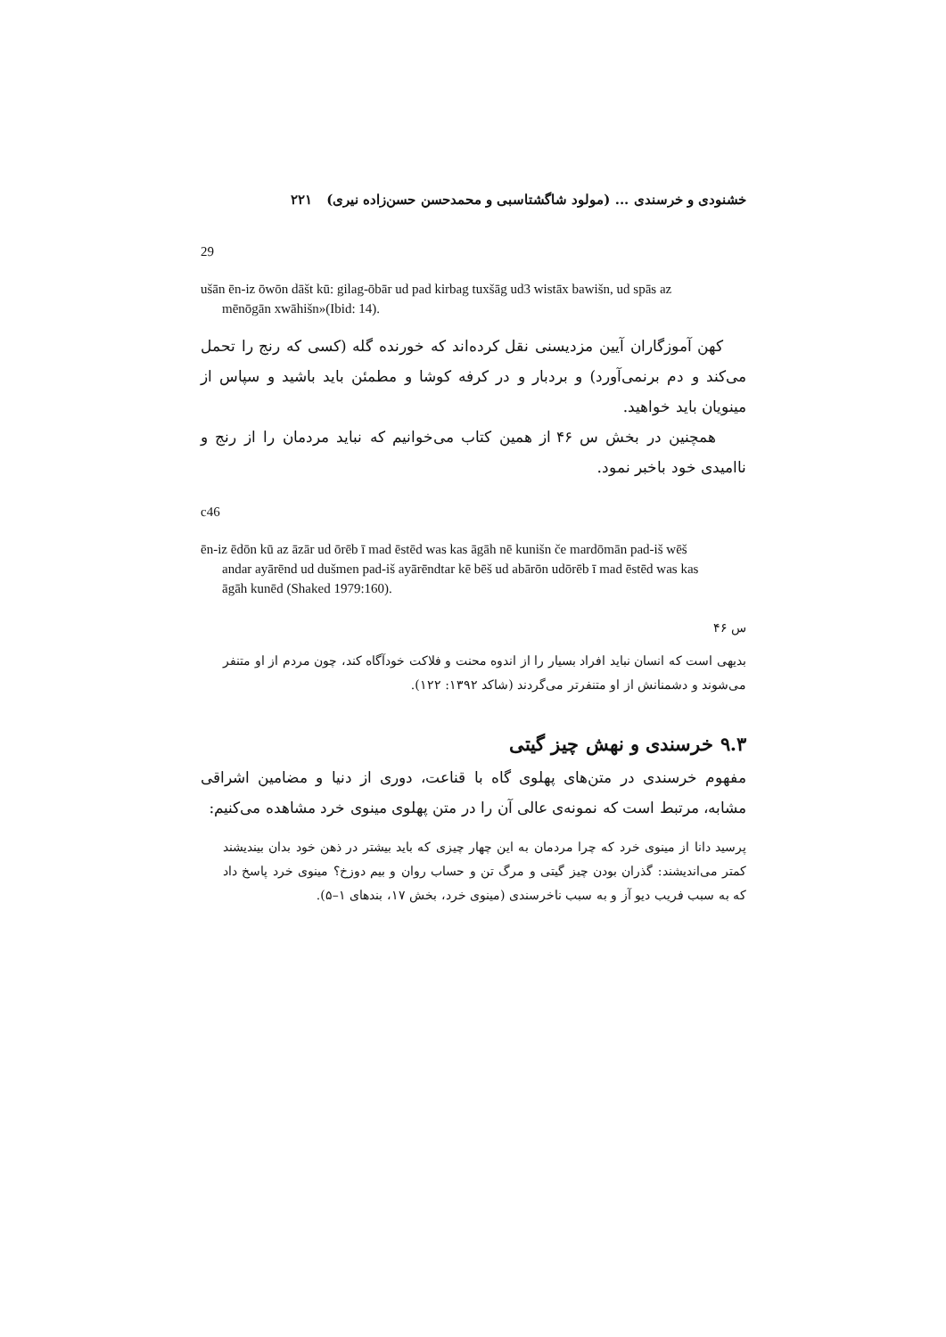خشنودی و خرسندی ... (مولود شاگشتاسبی و محمدحسن حسن‌زاده نیری) ۲۲۱
29
ušān ēn-iz ōwōn dāšt kū: gilag-ōbār ud pad kirbag tuxšāg ud3 wistāx bawišn, ud spās az
mēnōgān xwāhišn»(Ibid: 14).
کهن آموزگاران آیین مزدیسنی نقل کرده‌اند که خورنده گله (کسی که رنج را تحمل می‌کند و دم برنمی‌آورد) و بردبار و در کرفه کوشا و مطمئن باید باشید و سپاس از مینویان باید خواهید.
همچنین در بخش س ۴۶ از همین کتاب می‌خوانیم که نباید مردمان را از رنج و ناامیدی خود باخبر نمود.
c46
ēn-iz ēdōn kū az āzār ud ōrēb ī mad ēstēd was kas āgāh nē kunišn če mardōmān pad-iš wēš
andar ayārēnd ud dušmen pad-iš ayārēndtar kē bēš ud abārōn udōrēb ī mad ēstēd was kas
āgāh kunēd (Shaked 1979:160).
س ۴۶
بدیهی است که انسان نباید افراد بسیار را از اندوه محنت و فلاکت خودآگاه کند، چون مردم از او متنفر می‌شوند و دشمنانش از او متنفرتر می‌گردند (شاکد ۱۳۹۲: ۱۲۲).
۹.۳ خرسندی و نهش چیز گیتی
مفهوم خرسندی در متن‌های پهلوی گاه با قناعت، دوری از دنیا و مضامین اشراقی مشابه، مرتبط است که نمونه‌ی عالی آن را در متن پهلوی مینوی خرد مشاهده می‌کنیم:
پرسید دانا از مینوی خرد که چرا مردمان به این چهار چیزی که باید بیشتر در ذهن خود بدان بیندیشند کمتر می‌اندیشند: گذران بودن چیز گیتی و مرگ تن و حساب روان و بیم دوزخ؟ مینوی خرد پاسخ داد که به سبب فریب دیو آز و به سبب ناخرسندی (مینوی خرد، بخش ۱۷، بندهای ۱–۵).